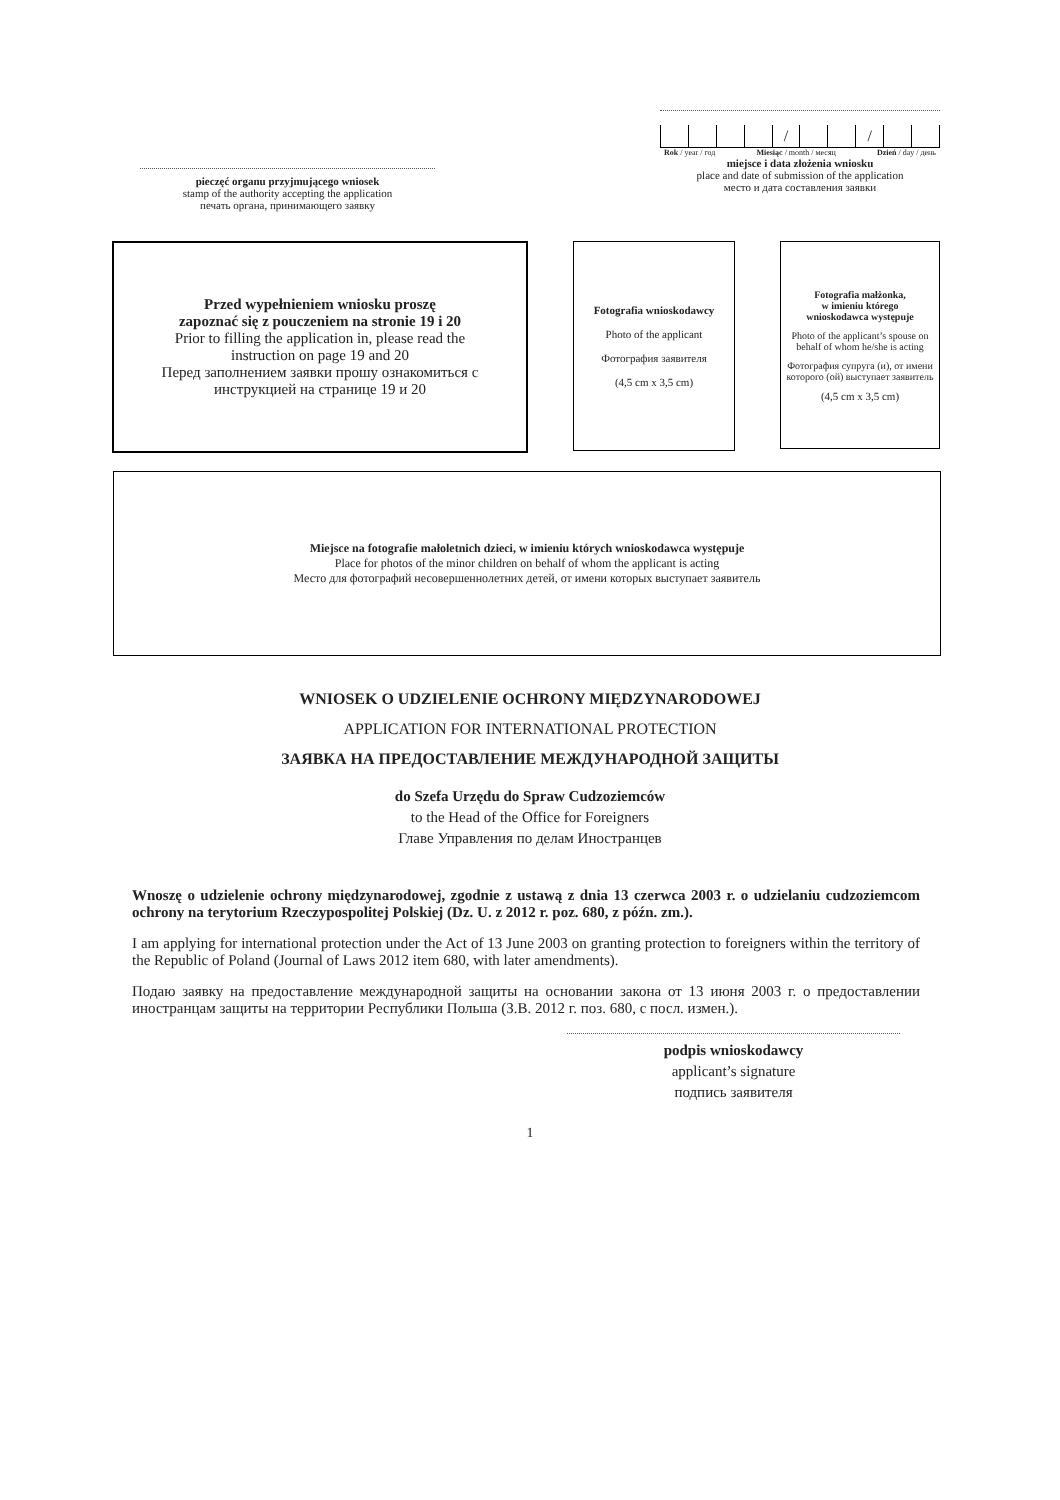pieczęć organu przyjmującego wniosek
stamp of the authority accepting the application
печать органа, принимающего заявку
| | | | | / | | | / | | |
Rok / year / год Miesiąc / month / месяц Dzień / day / день
miejsce i data złożenia wniosku
place and date of submission of the application
место и дата составления заявки
Przed wypełnieniem wniosku proszę
zapoznać się z pouczeniem na stronie 19 i 20
Prior to filling the application in, please read the
instruction on page 19 and 20
Перед заполнением заявки прошу ознакомиться с
инструкцией на странице 19 и 20
Fotografia wnioskodawcy
Photo of the applicant
Фотография заявителя
(4,5 cm x 3,5 cm)
Fotografia małżonka,
w imieniu którego
wnioskodawca występuje
Photo of the applicant’s spouse on behalf of whom he/she is acting
Фотография супруга (и), от имени которого (ой) выступает заявитель
(4,5 cm x 3,5 cm)
Miejsce na fotografie małoletnich dzieci, w imieniu których wnioskodawca występuje
Place for photos of the minor children on behalf of whom the applicant is acting
Место для фотографий несовершеннолетних детей, от имени которых выступает заявитель
WNIOSEK O UDZIELENIE OCHRONY MIĘDZYNARODOWEJ
APPLICATION FOR INTERNATIONAL PROTECTION
ЗАЯВКА НА ПРЕДОСТАВЛЕНИЕ МЕЖДУНАРОДНОЙ ЗАЩИТЫ
do Szefa Urzędu do Spraw Cudzoziemców
to the Head of the Office for Foreigners
Главе Управления по делам Иностранцев
Wnoszę o udzielenie ochrony międzynarodowej, zgodnie z ustawą z dnia 13 czerwca 2003 r. o udzielaniu cudzoziemcom ochrony na terytorium Rzeczypospolitej Polskiej (Dz. U. z 2012 r. poz. 680, z późn. zm.).
I am applying for international protection under the Act of 13 June 2003 on granting protection to foreigners within the territory of the Republic of Poland (Journal of Laws 2012 item 680, with later amendments).
Подаю заявку на предоставление международной защиты на основании закона от 13 июня 2003 г. о предоставлении иностранцам защиты на территории Республики Польша (З.В. 2012 г. поз. 680, с посл. измен.).
podpis wnioskodawcy
applicant’s signature
подпись заявителя
1